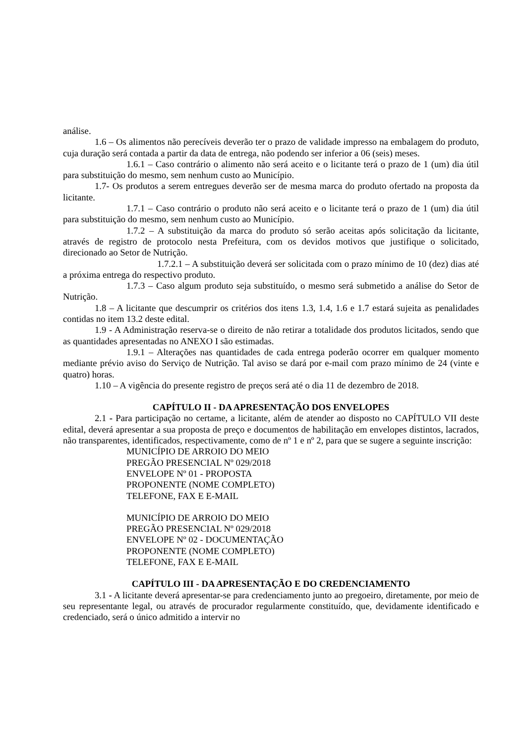análise.
1.6 – Os alimentos não perecíveis deverão ter o prazo de validade impresso na embalagem do produto, cuja duração será contada a partir da data de entrega, não podendo ser inferior a 06 (seis) meses.
1.6.1 – Caso contrário o alimento não será aceito e o licitante terá o prazo de 1 (um) dia útil para substituição do mesmo, sem nenhum custo ao Município.
1.7- Os produtos a serem entregues deverão ser de mesma marca do produto ofertado na proposta da licitante.
1.7.1 – Caso contrário o produto não será aceito e o licitante terá o prazo de 1 (um) dia útil para substituição do mesmo, sem nenhum custo ao Município.
1.7.2 – A substituição da marca do produto só serão aceitas após solicitação da licitante, através de registro de protocolo nesta Prefeitura, com os devidos motivos que justifique o solicitado, direcionado ao Setor de Nutrição.
1.7.2.1 – A substituição deverá ser solicitada com o prazo mínimo de 10 (dez) dias até a próxima entrega do respectivo produto.
1.7.3 – Caso algum produto seja substituído, o mesmo será submetido a análise do Setor de Nutrição.
1.8 – A licitante que descumprir os critérios dos itens 1.3, 1.4, 1.6 e 1.7 estará sujeita as penalidades contidas no item 13.2 deste edital.
1.9 - A Administração reserva-se o direito de não retirar a totalidade dos produtos licitados, sendo que as quantidades apresentadas no ANEXO I são estimadas.
1.9.1 – Alterações nas quantidades de cada entrega poderão ocorrer em qualquer momento mediante prévio aviso do Serviço de Nutrição. Tal aviso se dará por e-mail com prazo mínimo de 24 (vinte e quatro) horas.
1.10 – A vigência do presente registro de preços será até o dia 11 de dezembro de 2018.
CAPÍTULO II - DA APRESENTAÇÃO DOS ENVELOPES
2.1 - Para participação no certame, a licitante, além de atender ao disposto no CAPÍTULO VII deste edital, deverá apresentar a sua proposta de preço e documentos de habilitação em envelopes distintos, lacrados, não transparentes, identificados, respectivamente, como de nº 1 e nº 2, para que se sugere a seguinte inscrição:
MUNICÍPIO DE ARROIO DO MEIO
PREGÃO PRESENCIAL Nº 029/2018
ENVELOPE Nº 01 - PROPOSTA
PROPONENTE (NOME COMPLETO)
TELEFONE, FAX E E-MAIL
MUNICÍPIO DE ARROIO DO MEIO
PREGÃO PRESENCIAL Nº 029/2018
ENVELOPE Nº 02 - DOCUMENTAÇÃO
PROPONENTE (NOME COMPLETO)
TELEFONE, FAX E E-MAIL
CAPÍTULO III - DA APRESENTAÇÃO E DO CREDENCIAMENTO
3.1 - A licitante deverá apresentar-se para credenciamento junto ao pregoeiro, diretamente, por meio de seu representante legal, ou através de procurador regularmente constituído, que, devidamente identificado e credenciado, será o único admitido a intervir no